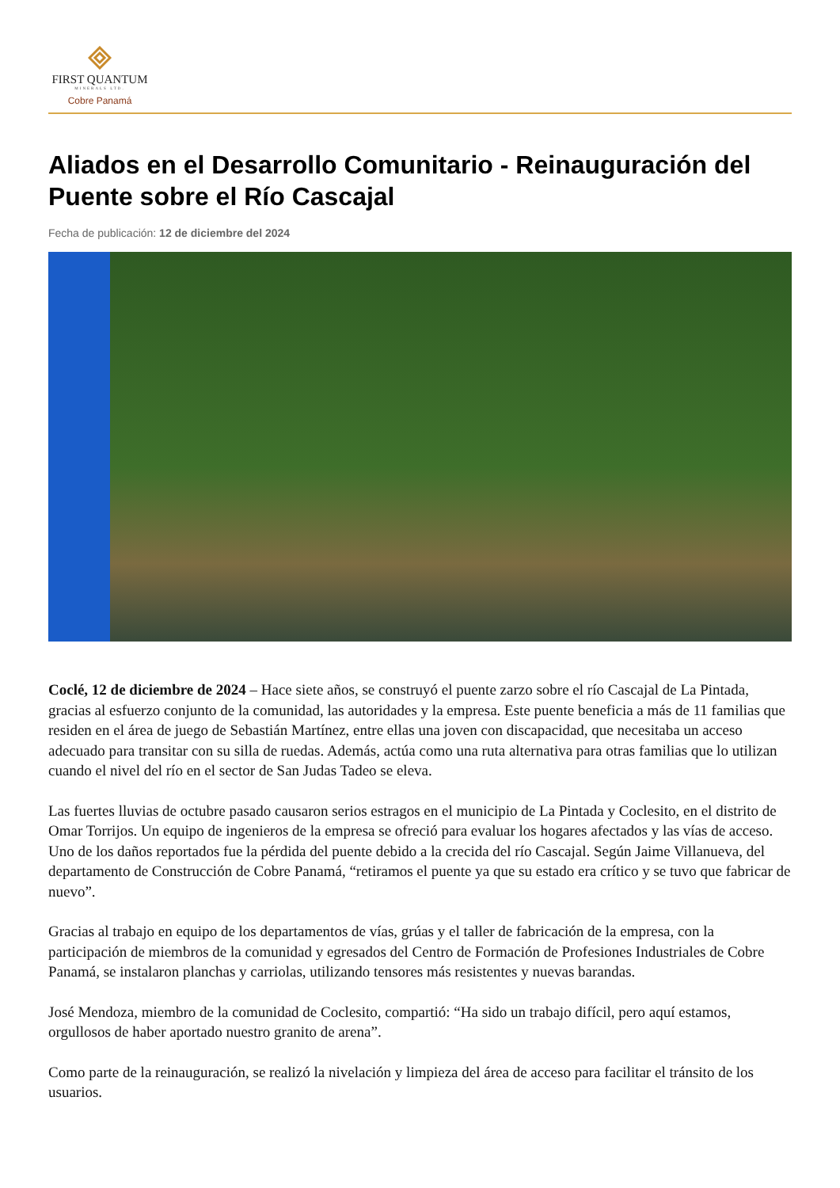FIRST QUANTUM
MINERALS LTD.
Cobre Panamá
Aliados en el Desarrollo Comunitario - Reinauguración del Puente sobre el Río Cascajal
Fecha de publicación: 12 de diciembre del 2024
Coclé, 12 de diciembre de 2024 – Hace siete años, se construyó el puente zarzo sobre el río Cascajal de La Pintada, gracias al esfuerzo conjunto de la comunidad, las autoridades y la empresa. Este puente beneficia a más de 11 familias que residen en el área de juego de Sebastián Martínez, entre ellas una joven con discapacidad, que necesitaba un acceso adecuado para transitar con su silla de ruedas. Además, actúa como una ruta alternativa para otras familias que lo utilizan cuando el nivel del río en el sector de San Judas Tadeo se eleva.
Las fuertes lluvias de octubre pasado causaron serios estragos en el municipio de La Pintada y Coclesito, en el distrito de Omar Torrijos. Un equipo de ingenieros de la empresa se ofreció para evaluar los hogares afectados y las vías de acceso. Uno de los daños reportados fue la pérdida del puente debido a la crecida del río Cascajal. Según Jaime Villanueva, del departamento de Construcción de Cobre Panamá, “retiramos el puente ya que su estado era crítico y se tuvo que fabricar de nuevo”.
Gracias al trabajo en equipo de los departamentos de vías, grúas y el taller de fabricación de la empresa, con la participación de miembros de la comunidad y egresados del Centro de Formación de Profesiones Industriales de Cobre Panamá, se instalaron planchas y carriolas, utilizando tensores más resistentes y nuevas barandas.
José Mendoza, miembro de la comunidad de Coclesito, compartió: “Ha sido un trabajo difícil, pero aquí estamos, orgullosos de haber aportado nuestro granito de arena”.
Como parte de la reinauguración, se realizó la nivelación y limpieza del área de acceso para facilitar el tránsito de los usuarios.